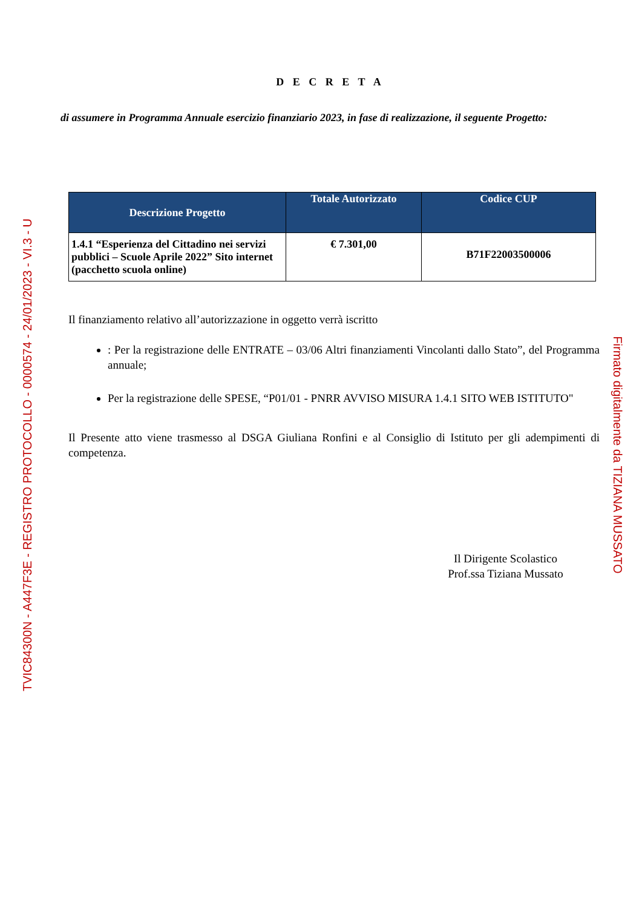D E C R E T A
di assumere in Programma Annuale esercizio finanziario 2023, in fase di realizzazione, il seguente Progetto:
| Descrizione Progetto | Totale Autorizzato | Codice CUP |
| --- | --- | --- |
| 1.4.1 “Esperienza del Cittadino nei servizi pubblici – Scuole Aprile 2022” Sito internet (pacchetto scuola online) | € 7.301,00 | B71F22003500006 |
Il finanziamento relativo all’autorizzazione in oggetto verrà iscritto
: Per la registrazione delle ENTRATE – 03/06 Altri finanziamenti Vincolanti dallo Stato”, del Programma annuale;
Per la registrazione delle SPESE, “P01/01 - PNRR AVVISO MISURA 1.4.1 SITO WEB ISTITUTO"
Il Presente atto viene trasmesso al DSGA Giuliana Ronfini e al Consiglio di Istituto per gli adempimenti di competenza.
Il Dirigente Scolastico
Prof.ssa Tiziana Mussato
TVIC84300N - A447F3E - REGISTRO PROTOCOLLO - 0000574 - 24/01/2023 - VI.3 - U Firmato digitalmente da TIZIANA MUSSATO